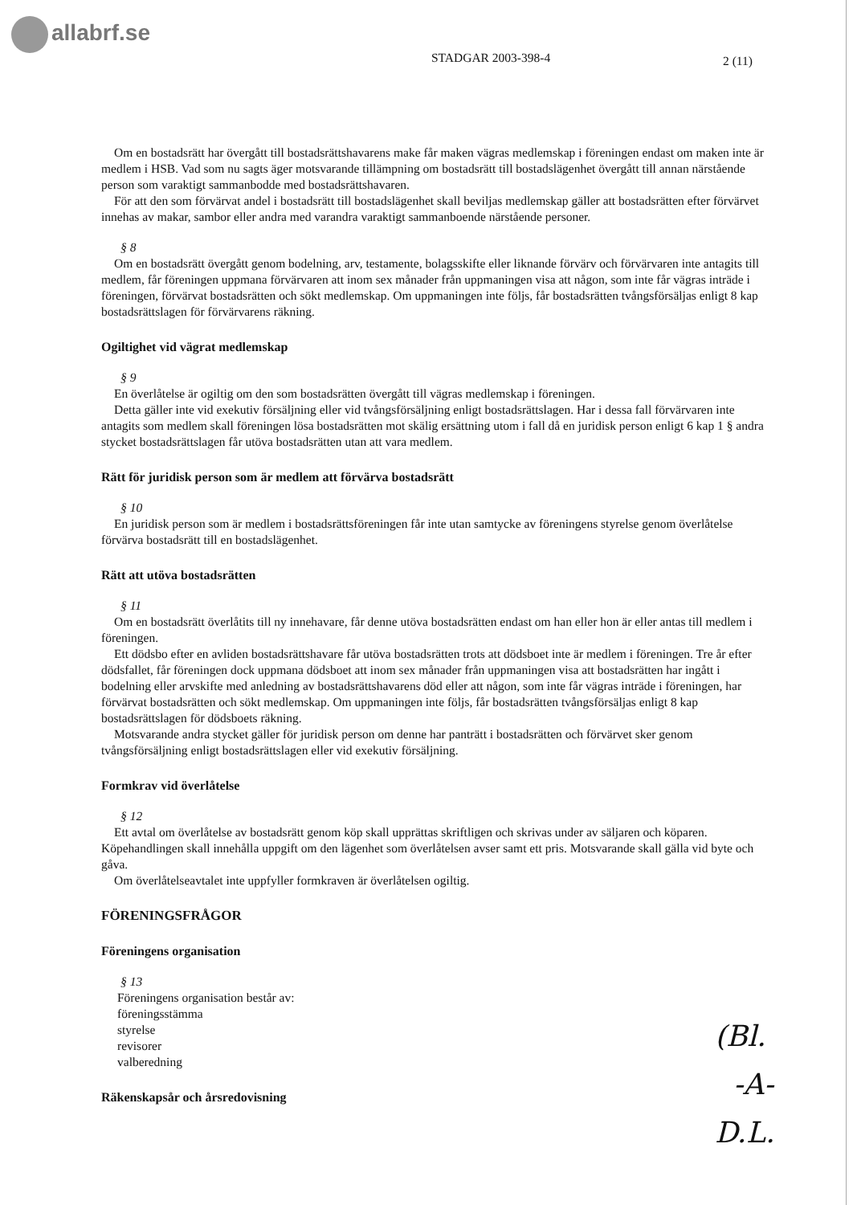allabrf.se
STADGAR 2003-398-4 2 (11)
Om en bostadsrätt har övergått till bostadsrättshavarens make får maken vägras medlemskap i föreningen endast om maken inte är medlem i HSB. Vad som nu sagts äger motsvarande tillämpning om bostadsrätt till bostadslägenhet övergått till annan närstående person som varaktigt sammanbodde med bostadsrättshavaren.
För att den som förvärvat andel i bostadsrätt till bostadslägenhet skall beviljas medlemskap gäller att bostadsrätten efter förvärvet innehas av makar, sambor eller andra med varandra varaktigt sammanboende närstående personer.
§ 8
Om en bostadsrätt övergått genom bodelning, arv, testamente, bolagsskifte eller liknande förvärv och förvärvaren inte antagits till medlem, får föreningen uppmana förvärvaren att inom sex månader från uppmaningen visa att någon, som inte får vägras inträde i föreningen, förvärvat bostadsrätten och sökt medlemskap. Om uppmaningen inte följs, får bostadsrätten tvångsförsäljas enligt 8 kap bostadsrättslagen för förvärvarens räkning.
Ogiltighet vid vägrat medlemskap
§ 9
En överlåtelse är ogiltig om den som bostadsrätten övergått till vägras medlemskap i föreningen.
Detta gäller inte vid exekutiv försäljning eller vid tvångsförsäljning enligt bostadsrättslagen. Har i dessa fall förvärvaren inte antagits som medlem skall föreningen lösa bostadsrätten mot skälig ersättning utom i fall då en juridisk person enligt 6 kap 1 § andra stycket bostadsrättslagen får utöva bostadsrätten utan att vara medlem.
Rätt för juridisk person som är medlem att förvärva bostadsrätt
§ 10
En juridisk person som är medlem i bostadsrättsföreningen får inte utan samtycke av föreningens styrelse genom överlåtelse förvärva bostadsrätt till en bostadslägenhet.
Rätt att utöva bostadsrätten
§ 11
Om en bostadsrätt överlåtits till ny innehavare, får denne utöva bostadsrätten endast om han eller hon är eller antas till medlem i föreningen.
Ett dödsbo efter en avliden bostadsrättshavare får utöva bostadsrätten trots att dödsboet inte är medlem i föreningen. Tre år efter dödsfallet, får föreningen dock uppmana dödsboet att inom sex månader från uppmaningen visa att bostadsrätten har ingått i bodelning eller arvskifte med anledning av bostadsrättshavarens död eller att någon, som inte får vägras inträde i föreningen, har förvärvat bostadsrätten och sökt medlemskap. Om uppmaningen inte följs, får bostadsrätten tvångsförsäljas enligt 8 kap bostadsrättslagen för dödsboets räkning.
Motsvarande andra stycket gäller för juridisk person om denne har panträtt i bostadsrätten och förvärvet sker genom tvångsförsäljning enligt bostadsrättslagen eller vid exekutiv försäljning.
Formkrav vid överlåtelse
§ 12
Ett avtal om överlåtelse av bostadsrätt genom köp skall upprättas skriftligen och skrivas under av säljaren och köparen. Köpehandlingen skall innehålla uppgift om den lägenhet som överlåtelsen avser samt ett pris. Motsvarande skall gälla vid byte och gåva.
Om överlåtelseavtalet inte uppfyller formkraven är överlåtelsen ogiltig.
FÖRENINGSFRÅGOR
Föreningens organisation
§ 13
Föreningens organisation består av:
föreningsstämma
styrelse
revisorer
valberedning
Räkenskapsår och årsredovisning
(Bl.
-A-
D.L.